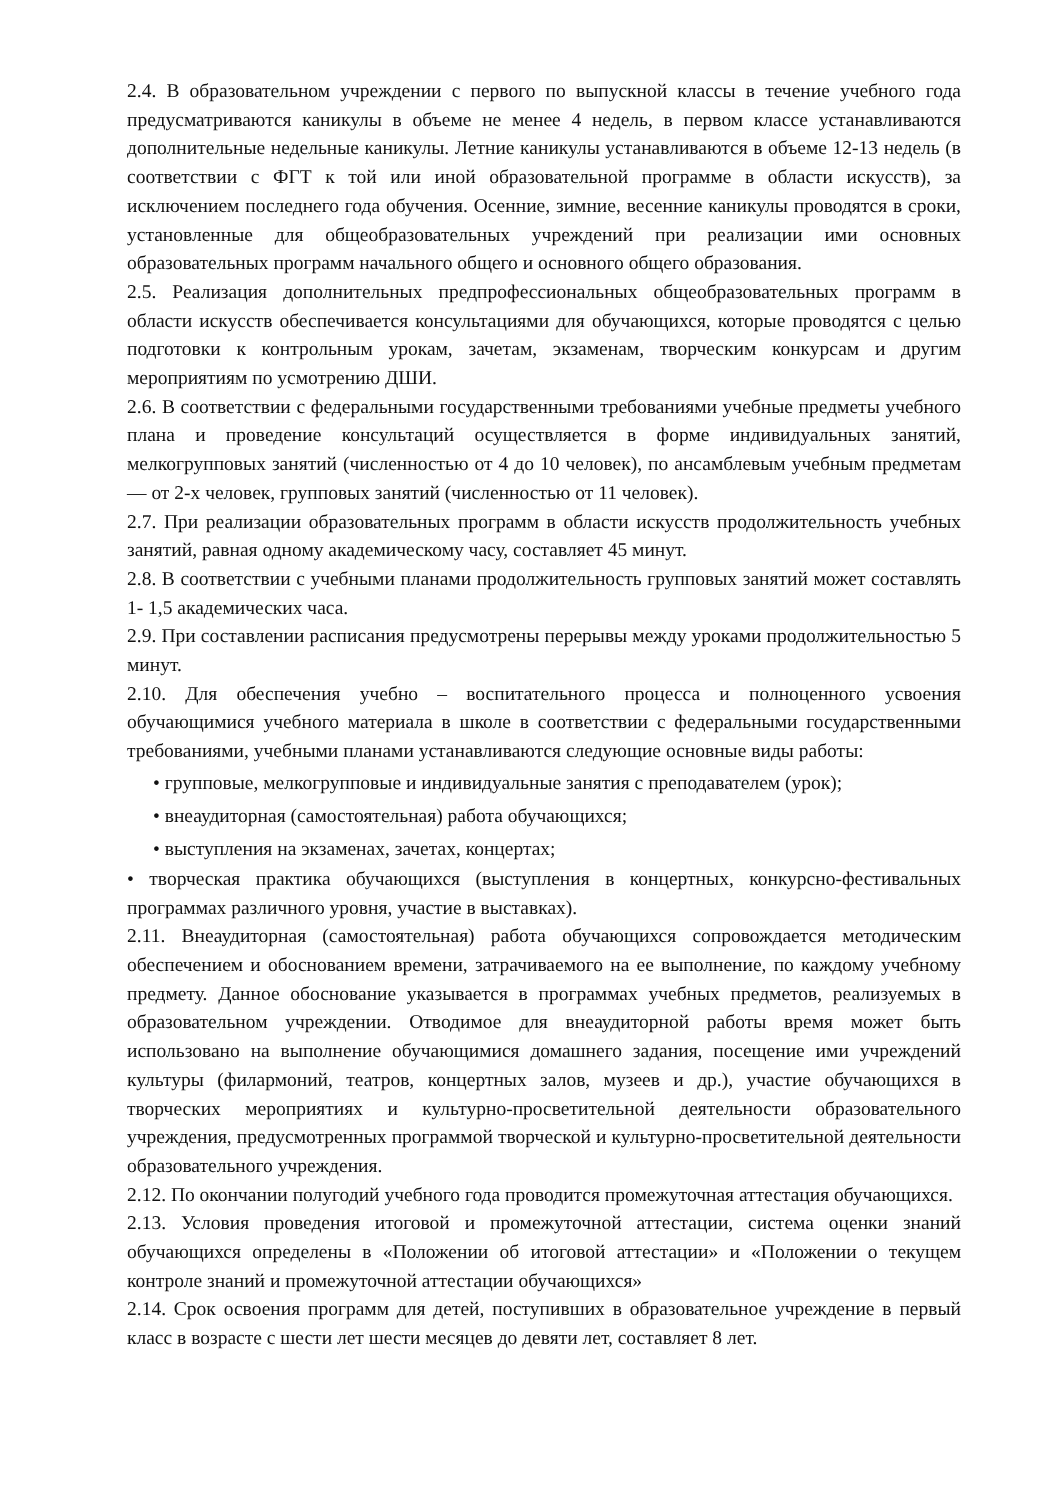2.4. В образовательном учреждении с первого по выпускной классы в течение учебного года предусматриваются каникулы в объеме не менее 4 недель, в первом классе устанавливаются дополнительные недельные каникулы. Летние каникулы устанавливаются в объеме 12-13 недель (в соответствии с ФГТ к той или иной образовательной программе в области искусств), за исключением последнего года обучения. Осенние, зимние, весенние каникулы проводятся в сроки, установленные для общеобразовательных учреждений при реализации ими основных образовательных программ начального общего и основного общего образования.
2.5. Реализация дополнительных предпрофессиональных общеобразовательных программ в области искусств обеспечивается консультациями для обучающихся, которые проводятся с целью подготовки к контрольным урокам, зачетам, экзаменам, творческим конкурсам и другим мероприятиям по усмотрению ДШИ.
2.6. В соответствии с федеральными государственными требованиями учебные предметы учебного плана и проведение консультаций осуществляется в форме индивидуальных занятий, мелкогрупповых занятий (численностью от 4 до 10 человек), по ансамблевым учебным предметам — от 2-х человек, групповых занятий (численностью от 11 человек).
2.7. При реализации образовательных программ в области искусств продолжительность учебных занятий, равная одному академическому часу, составляет 45 минут.
2.8. В соответствии с учебными планами продолжительность групповых занятий может составлять 1- 1,5 академических часа.
2.9. При составлении расписания предусмотрены перерывы между уроками продолжительностью 5 минут.
2.10. Для обеспечения учебно – воспитательного процесса и полноценного усвоения обучающимися учебного материала в школе в соответствии с федеральными государственными требованиями, учебными планами устанавливаются следующие основные виды работы:
• групповые, мелкогрупповые и индивидуальные занятия с преподавателем (урок);
• внеаудиторная (самостоятельная) работа обучающихся;
• выступления на экзаменах, зачетах, концертах;
• творческая практика обучающихся (выступления в концертных, конкурсно-фестивальных программах различного уровня, участие в выставках).
2.11. Внеаудиторная (самостоятельная) работа обучающихся сопровождается методическим обеспечением и обоснованием времени, затрачиваемого на ее выполнение, по каждому учебному предмету. Данное обоснование указывается в программах учебных предметов, реализуемых в образовательном учреждении. Отводимое для внеаудиторной работы время может быть использовано на выполнение обучающимися домашнего задания, посещение ими учреждений культуры (филармоний, театров, концертных залов, музеев и др.), участие обучающихся в творческих мероприятиях и культурно-просветительной деятельности образовательного учреждения, предусмотренных программой творческой и культурно-просветительной деятельности образовательного учреждения.
2.12. По окончании полугодий учебного года проводится промежуточная аттестация обучающихся.
2.13. Условия проведения итоговой и промежуточной аттестации, система оценки знаний обучающихся определены в «Положении об итоговой аттестации» и «Положении о текущем контроле знаний и промежуточной аттестации обучающихся»
2.14. Срок освоения программ для детей, поступивших в образовательное учреждение в первый класс в возрасте с шести лет шести месяцев до девяти лет, составляет 8 лет.